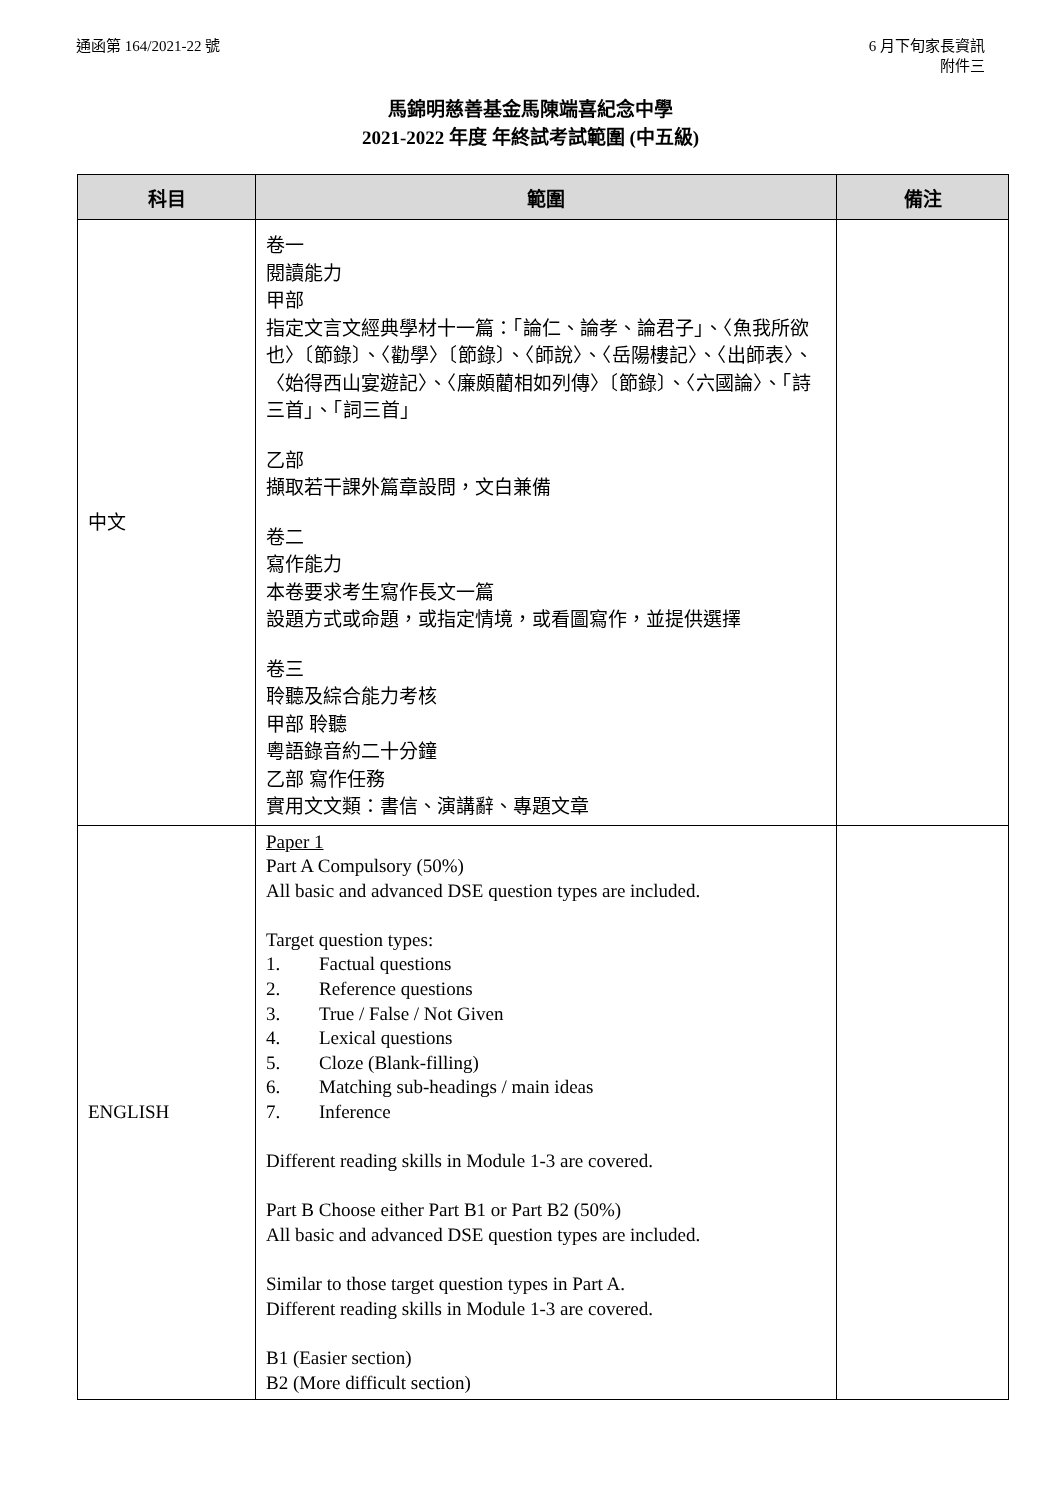通函第 164/2021-22 號 6 月下旬家長資訊
附件三
馬錦明慈善基金馬陳端喜紀念中學
2021-2022 年度 年終試考試範圍 (中五級)
| 科目 | 範圍 | 備注 |
| --- | --- | --- |
| 中文 | 卷一 閱讀能力 甲部 指定文言文經典學材十一篇：「論仁、論孝、論君子」、〈魚我所欲也〉〔節錄〕、〈勸學〉〔節錄〕、〈師說〉、〈岳陽樓記〉、〈出師表〉、〈始得西山宴遊記〉、〈廉頗藺相如列傳〉〔節錄〕、〈六國論〉、「詩三首」、「詞三首」 乙部 擷取若干課外篇章設問，文白兼備 卷二 寫作能力 本卷要求考生寫作長文一篇 設題方式或命題，或指定情境，或看圖寫作，並提供選擇 卷三 聆聽及綜合能力考核 甲部 聆聽 粵語錄音約二十分鐘 乙部 寫作任務 實用文文類：書信、演講辭、專題文章 | |
| ENGLISH | Paper 1 Part A Compulsory (50%) All basic and advanced DSE question types are included. Target question types: 1. Factual questions 2. Reference questions 3. True / False / Not Given 4. Lexical questions 5. Cloze (Blank-filling) 6. Matching sub-headings / main ideas 7. Inference Different reading skills in Module 1-3 are covered. Part B Choose either Part B1 or Part B2 (50%) All basic and advanced DSE question types are included. Similar to those target question types in Part A. Different reading skills in Module 1-3 are covered. B1 (Easier section) B2 (More difficult section) | |